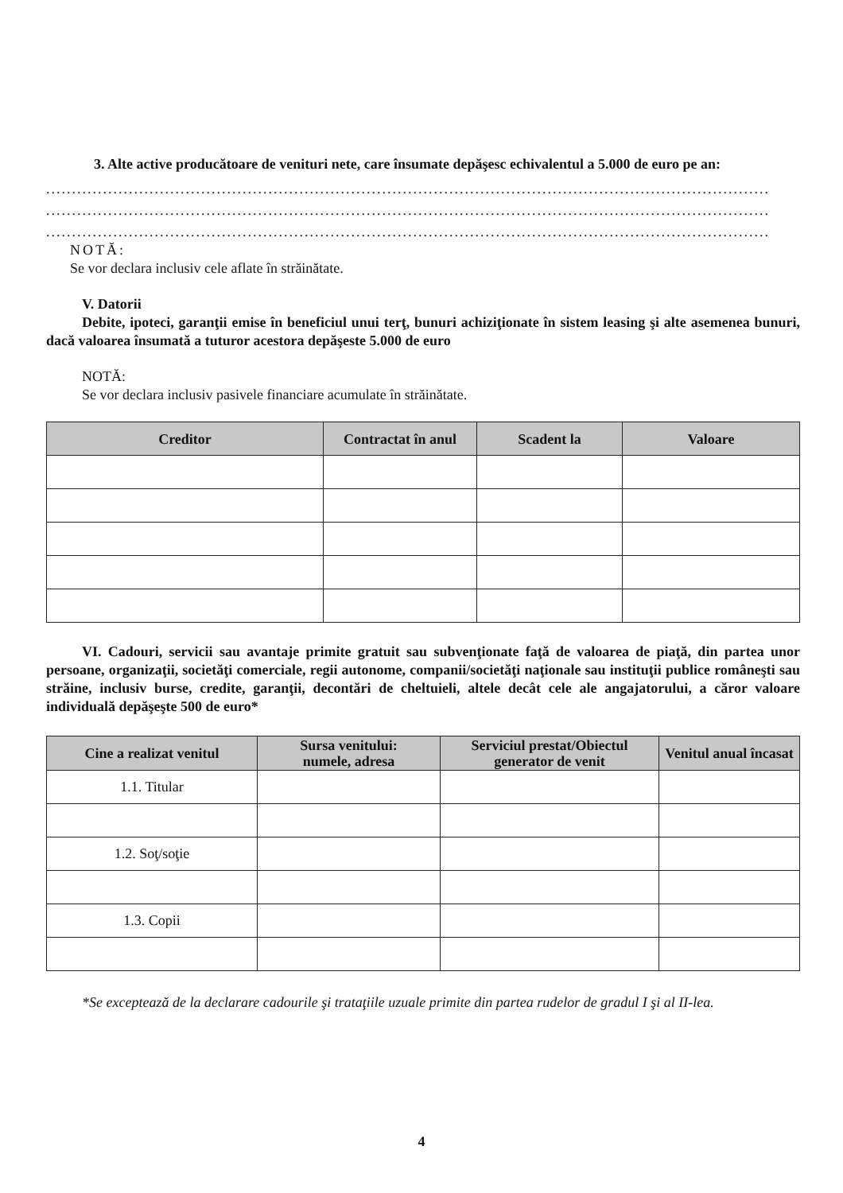3. Alte active producătoare de venituri nete, care însumate depăşesc echivalentul a 5.000 de euro pe an:
............................................................................................................................................
............................................................................................................................................
............................................................................................................................................
NOTĂ:
Se vor declara inclusiv cele aflate în străinătate.
V. Datorii
Debite, ipoteci, garanţii emise în beneficiul unui terţ, bunuri achiziţionate în sistem leasing şi alte asemenea bunuri, dacă valoarea însumată a tuturor acestora depăşeste 5.000 de euro
NOTĂ:
Se vor declara inclusiv pasivele financiare acumulate în străinătate.
| Creditor | Contractat în anul | Scadent la | Valoare |
| --- | --- | --- | --- |
VI. Cadouri, servicii sau avantaje primite gratuit sau subvenţionate faţă de valoarea de piaţă, din partea unor persoane, organizaţii, societăţi comerciale, regii autonome, companii/societăţi naţionale sau instituţii publice româneşti sau străine, inclusiv burse, credite, garanţii, decontări de cheltuieli, altele decât cele ale angajatorului, a căror valoare individuală depăşeşte 500 de euro*
| Cine a realizat venitul | Sursa venitului: numele, adresa | Serviciul prestat/Obiectul generator de venit | Venitul anual încasat |
| --- | --- | --- | --- |
| 1.1. Titular | | | |
| 1.2. Soţ/soţie | | | |
| 1.3. Copii | | | |
*Se exceptează de la declarare cadourile şi trataţiile uzuale primite din partea rudelor de gradul I şi al II-lea.
4